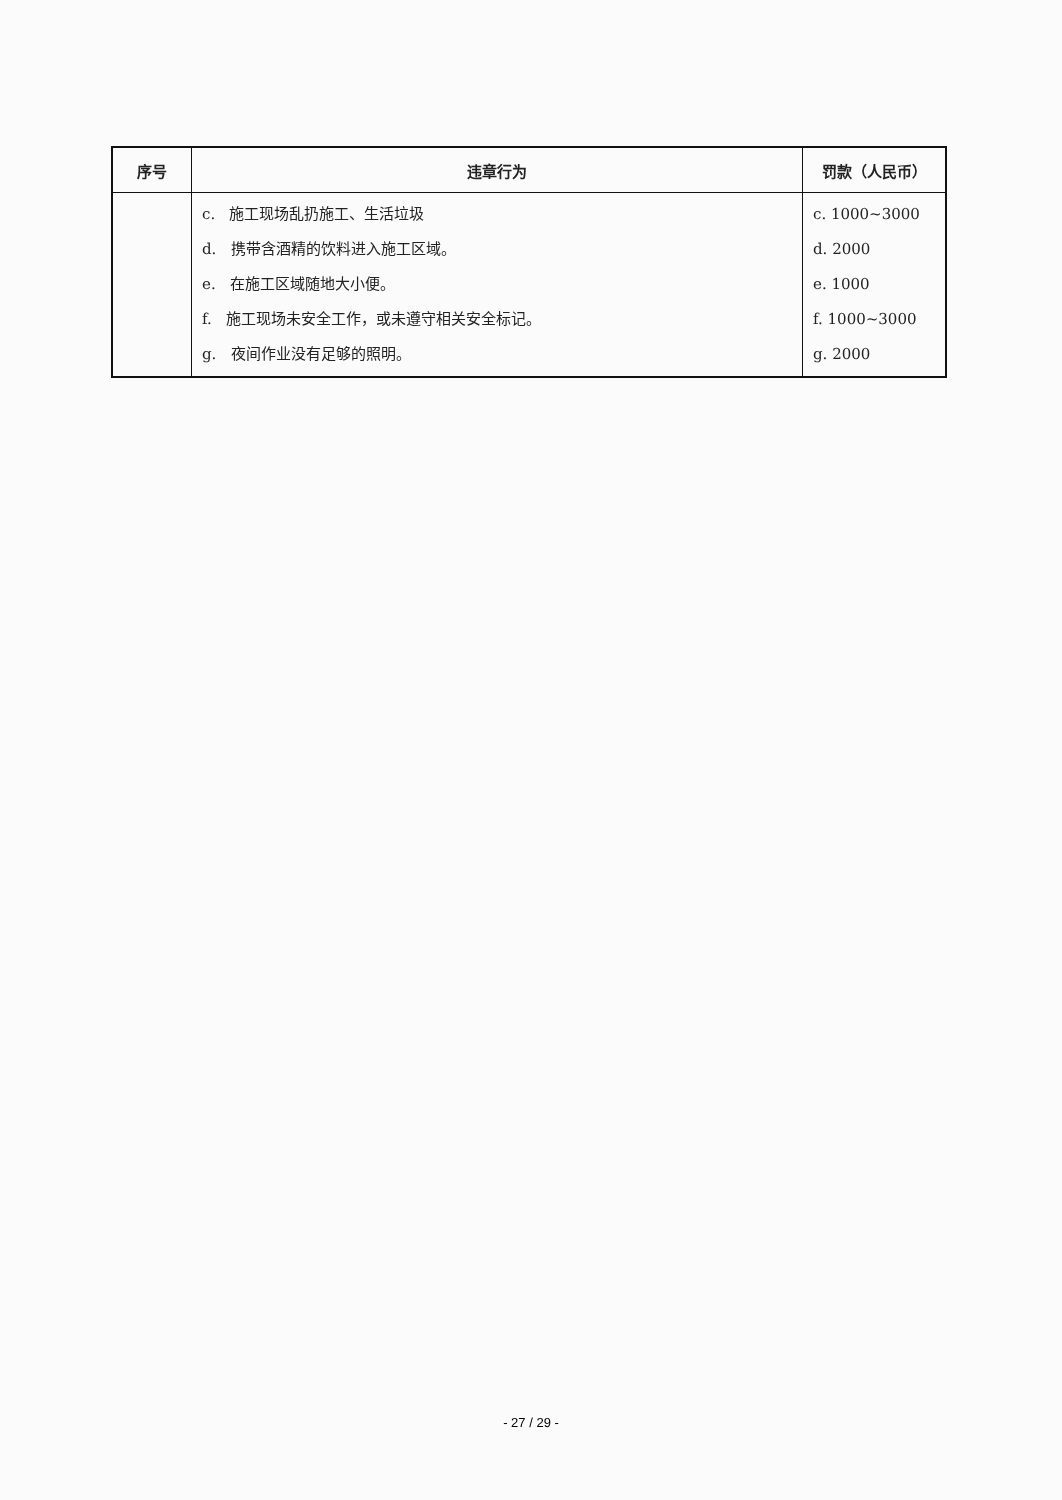| 序号 | 违章行为 | 罚款（人民币） |
| --- | --- | --- |
| | c. 施工现场乱扔施工、生活垃圾 d. 携带含酒精的饮料进入施工区域。 e. 在施工区域随地大小便。 f. 施工现场未安全工作，或未遵守相关安全标记。 g. 夜间作业没有足够的照明。 | c. 1000~3000 d. 2000 e. 1000 f. 1000~3000 g. 2000 |
- 27 / 29 -